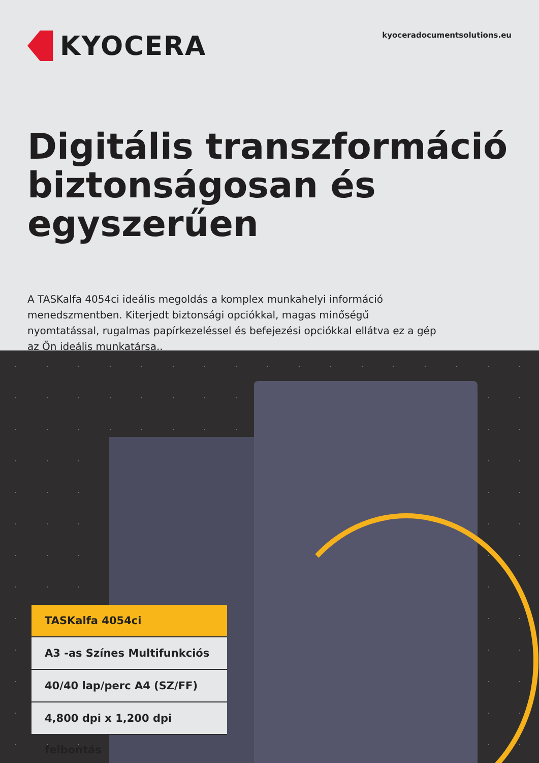KYOCERA
kyoceradocumentsolutions.eu
Digitális transzformáció biztonságosan és egyszerűen
A TASKalfa 4054ci ideális megoldás a komplex munkahelyi információ menedszmentben. Kiterjedt biztonsági opciókkal, magas minőségű nyomtatással, rugalmas papírkezeléssel és befejezési opciókkal ellátva ez a gép az Ön ideális munkatársa..
TASKalfa 4054ci
A3 -as Színes Multifunkciós
40/40 lap/perc A4 (SZ/FF)
4,800 dpi x 1,200 dpi felbontás